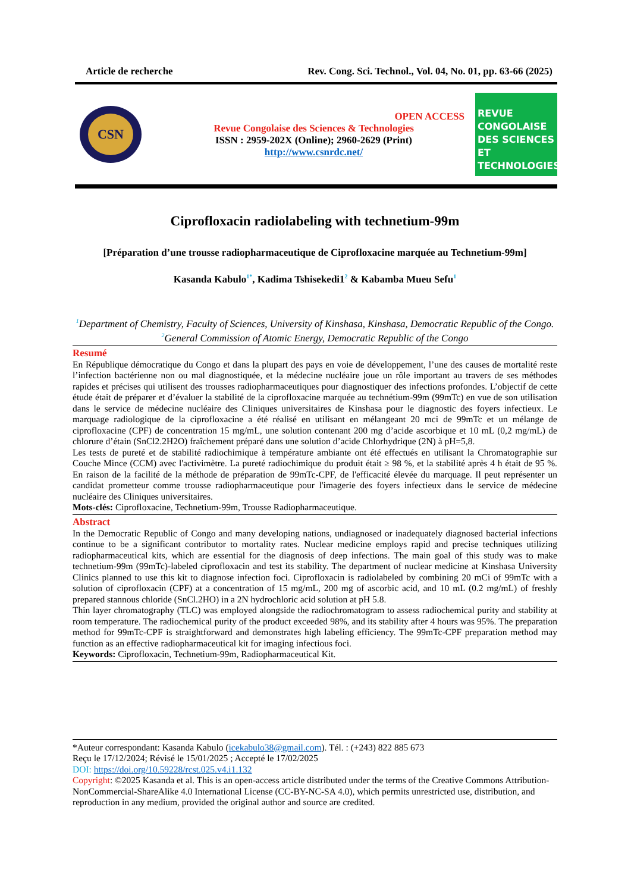Article de recherche Rev. Cong. Sci. Technol., Vol. 04, No. 01, pp. 63-66 (2025)
CSN
OPEN ACCESS
Revue Congolaise des Sciences & Technologies
ISSN : 2959-202X (Online); 2960-2629 (Print)
http://www.csnrdc.net/
REVUE
CONGOLAISE
DES SCIENCES
ET TECHNOLOGIES
Ciprofloxacin radiolabeling with technetium-99m
[Préparation d’une trousse radiopharmaceutique de Ciprofloxacine marquée au Technetium-99m]
Kasanda Kabulo<sup>1*</sup>, Kadima Tshisekedi1<sup>2</sup> & Kabamba Mueu Sefu<sup>1</sup>
<sup>1</sup> Department of Chemistry, Faculty of Sciences, University of Kinshasa, Kinshasa, Democratic Republic of the Congo.
<sup>2</sup> General Commission of Atomic Energy, Democratic Republic of the Congo
Resumé
En République démocratique du Congo et dans la plupart des pays en voie de développement, l’une des causes de mortalité reste l’infection bactérienne non ou mal diagnostiquée, et la médecine nucléaire joue un rôle important au travers de ses méthodes rapides et précises qui utilisent des trousses radiopharmaceutiques pour diagnostiquer des infections profondes. L’objectif de cette étude était de préparer et d’évaluer la stabilité de la ciprofloxacine marquée au technétium-99m (99mTc) en vue de son utilisation dans le service de médecine nucléaire des Cliniques universitaires de Kinshasa pour le diagnostic des foyers infectieux. Le marquage radiologique de la ciprofloxacine a été réalisé en utilisant en mélangeant 20 mci de 99mTc et un mélange de ciprofloxacine (CPF) de concentration 15 mg/mL, une solution contenant 200 mg d’acide ascorbique et 10 mL (0,2 mg/mL) de chlorure d’étain (SnCl2.2H2O) fraîchement préparé dans une solution d’acide Chlorhydrique (2N) à pH=5,8.
Les tests de pureté et de stabilité radiochimique à température ambiante ont été effectués en utilisant la Chromatographie sur Couche Mince (CCM) avec l'activimètre. La pureté radiochimique du produit était ≥ 98 %, et la stabilité après 4 h était de 95 %. En raison de la facilité de la méthode de préparation de 99mTc-CPF, de l'efficacité élevée du marquage. Il peut représenter un candidat prometteur comme trousse radiopharmaceutique pour l'imagerie des foyers infectieux dans le service de médecine nucléaire des Cliniques universitaires.
Mots-clés: Ciprofloxacine, Technetium-99m, Trousse Radiopharmaceutique.
Abstract
In the Democratic Republic of Congo and many developing nations, undiagnosed or inadequately diagnosed bacterial infections continue to be a significant contributor to mortality rates. Nuclear medicine employs rapid and precise techniques utilizing radiopharmaceutical kits, which are essential for the diagnosis of deep infections. The main goal of this study was to make technetium-99m (99mTc)-labeled ciprofloxacin and test its stability. The department of nuclear medicine at Kinshasa University Clinics planned to use this kit to diagnose infection foci. Ciprofloxacin is radiolabeled by combining 20 mCi of 99mTc with a solution of ciprofloxacin (CPF) at a concentration of 15 mg/mL, 200 mg of ascorbic acid, and 10 mL (0.2 mg/mL) of freshly prepared stannous chloride (SnCl.2HO) in a 2N hydrochloric acid solution at pH 5.8.
Thin layer chromatography (TLC) was employed alongside the radiochromatogram to assess radiochemical purity and stability at room temperature. The radiochemical purity of the product exceeded 98%, and its stability after 4 hours was 95%. The preparation method for 99mTc-CPF is straightforward and demonstrates high labeling efficiency. The 99mTc-CPF preparation method may function as an effective radiopharmaceutical kit for imaging infectious foci.
Keywords: Ciprofloxacin, Technetium-99m, Radiopharmaceutical Kit.
*Auteur correspondant: Kasanda Kabulo (icekabulo38@gmail.com). Tél. : (+243) 822 885 673
Reçu le 17/12/2024; Révisé le 15/01/2025 ; Accepté le 17/02/2025
DOI: https://doi.org/10.59228/rcst.025.v4.i1.132
Copyright: ©2025 Kasanda et al. This is an open-access article distributed under the terms of the Creative Commons Attribution-NonCommercial-ShareAlike 4.0 International License (CC-BY-NC-SA 4.0), which permits unrestricted use, distribution, and reproduction in any medium, provided the original author and source are credited.